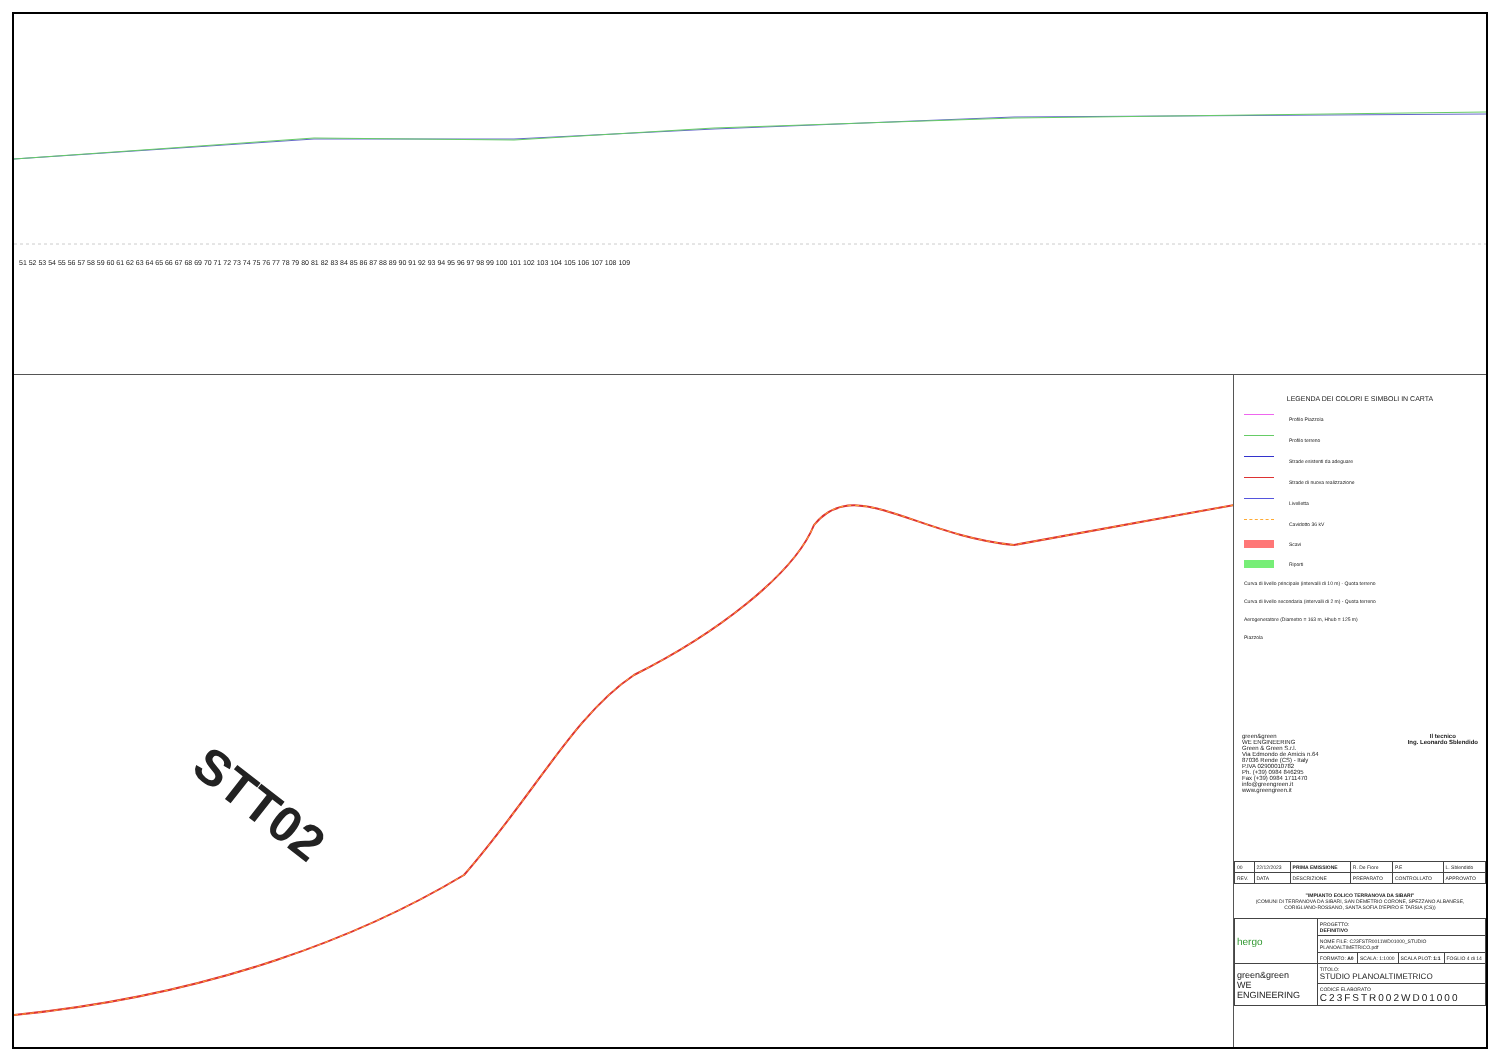51 52 53 54 55 56 57 58 59 60 61 62 63 64 65 66 67 68 69 70 71 72 73 74 75 76 77 78 79 80 81 82 83 84 85 86 87 88 89 90 91 92 93 94 95 96 97 98 99 100 101 102 103 104 105 106 107 108 109
STT02
LEGENDA DEI COLORI E SIMBOLI IN CARTA
Profilo Piazzola
Profilo terreno
Strade esistenti da adeguare
Strade di nuova realizzazione
Livelletta
Cavidotto 36 kV
Scavi
Riporti
Curva di livello principale (intervalli di 10 m) - Quota terreno
Curva di livello secondaria (intervalli di 2 m) - Quota terreno
Aerogeneratore (Diametro = 163 m, Hhub = 125 m)
Piazzola
green&green
WE ENGINEERING
Green & Green S.r.l.
Via Edmondo de Amicis n.64
87036 Rende (CS) - Italy
P.IVA 02900010782
Ph. (+39) 0984 846295
Fax (+39) 0984 1711470
info@greengreen.it
www.greengreen.it
Il tecnico
Ing. Leonardo Sblendido
| 00 | 22/12/2023 | PRIMA EMISSIONE | R. De Fiore | P.E | L. Sblendido |
| REV. | DATA | DESCRIZIONE | PREPARATO | CONTROLLATO | APPROVATO |
"IMPIANTO EOLICO TERRANOVA DA SIBARI"
(COMUNI DI TERRANOVA DA SIBARI, SAN DEMETRIO CORONE, SPEZZANO ALBANESE, CORIGLIANO-ROSSANO, SANTA SOFIA D'EPIRO E TARSIA (CS))
| hergo | PROGETTO: DEFINITIVO | | | |
| | NOME FILE: C23FSTR0011WD01000_STUDIO PLANOALTIMETRICO.pdf | | | |
| | FORMATO: A0 | SCALA: 1:1000 | SCALA PLOT: 1:1 | FOGLIO 4 di 14 |
| green&green WE ENGINEERING | TITOLO: STUDIO PLANOALTIMETRICO | | | |
| | CODICE ELABORATO C23FSTR002WD01000 | | | |